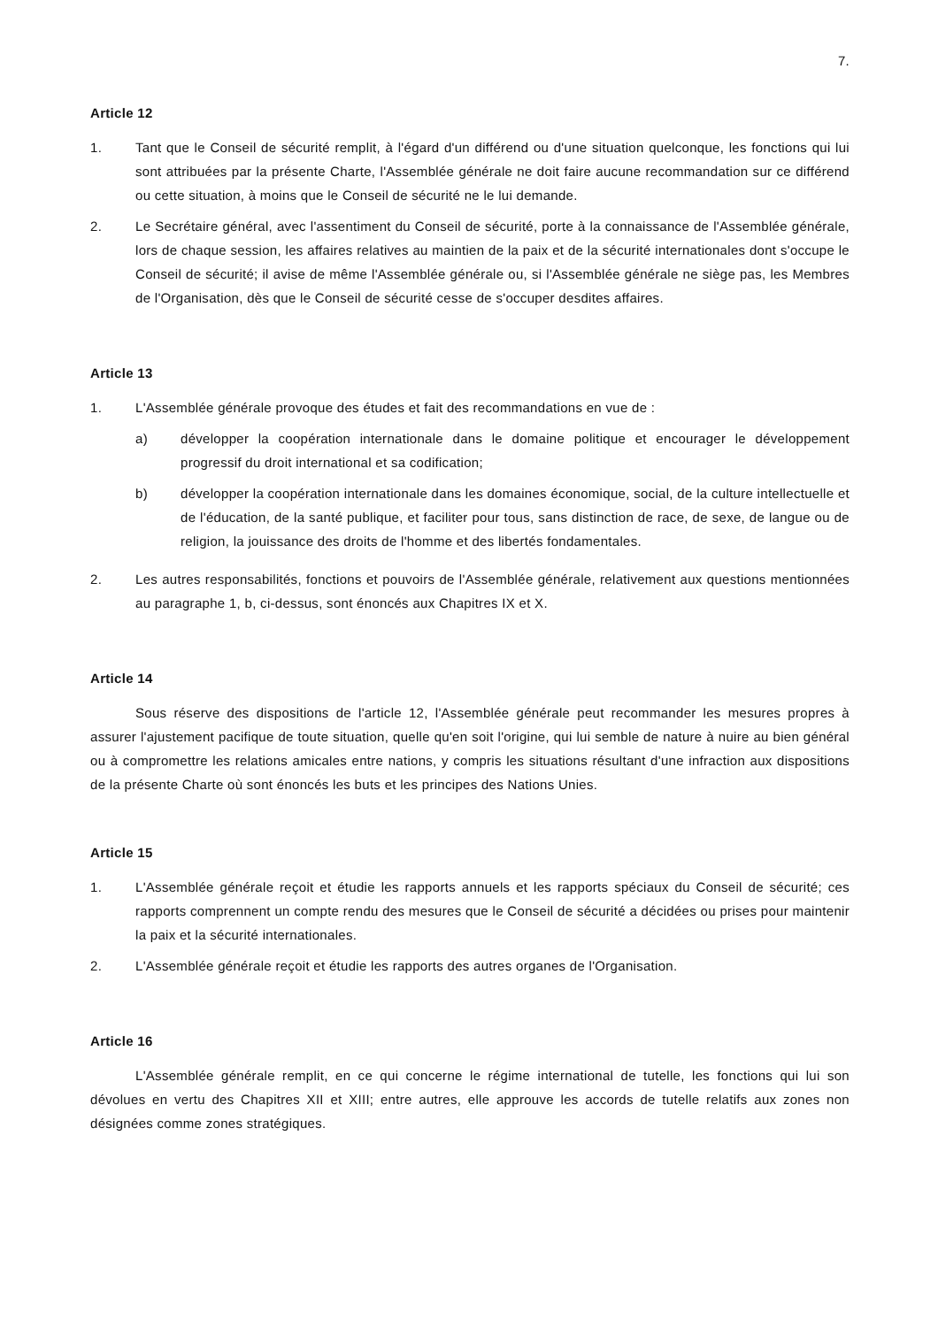7.
Article 12
1. Tant que le Conseil de sécurité remplit, à l'égard d'un différend ou d'une situation quelconque, les fonctions qui lui sont attribuées par la présente Charte, l'Assemblée générale ne doit faire aucune recommandation sur ce différend ou cette situation, à moins que le Conseil de sécurité ne le lui demande.
2. Le Secrétaire général, avec l'assentiment du Conseil de sécurité, porte à la connaissance de l'Assemblée générale, lors de chaque session, les affaires relatives au maintien de la paix et de la sécurité internationales dont s'occupe le Conseil de sécurité; il avise de même l'Assemblée générale ou, si l'Assemblée générale ne siège pas, les Membres de l'Organisation, dès que le Conseil de sécurité cesse de s'occuper desdites affaires.
Article 13
1. L'Assemblée générale provoque des études et fait des recommandations en vue de :
a) développer la coopération internationale dans le domaine politique et encourager le développement progressif du droit international et sa codification;
b) développer la coopération internationale dans les domaines économique, social, de la culture intellectuelle et de l'éducation, de la santé publique, et faciliter pour tous, sans distinction de race, de sexe, de langue ou de religion, la jouissance des droits de l'homme et des libertés fondamentales.
2. Les autres responsabilités, fonctions et pouvoirs de l'Assemblée générale, relativement aux questions mentionnées au paragraphe 1, b, ci-dessus, sont énoncés aux Chapitres IX et X.
Article 14
Sous réserve des dispositions de l'article 12, l'Assemblée générale peut recommander les mesures propres à assurer l'ajustement pacifique de toute situation, quelle qu'en soit l'origine, qui lui semble de nature à nuire au bien général ou à compromettre les relations amicales entre nations, y compris les situations résultant d'une infraction aux dispositions de la présente Charte où sont énoncés les buts et les principes des Nations Unies.
Article 15
1. L'Assemblée générale reçoit et étudie les rapports annuels et les rapports spéciaux du Conseil de sécurité; ces rapports comprennent un compte rendu des mesures que le Conseil de sécurité a décidées ou prises pour maintenir la paix et la sécurité internationales.
2. L'Assemblée générale reçoit et étudie les rapports des autres organes de l'Organisation.
Article 16
L'Assemblée générale remplit, en ce qui concerne le régime international de tutelle, les fonctions qui lui son dévolues en vertu des Chapitres XII et XIII; entre autres, elle approuve les accords de tutelle relatifs aux zones non désignées comme zones stratégiques.